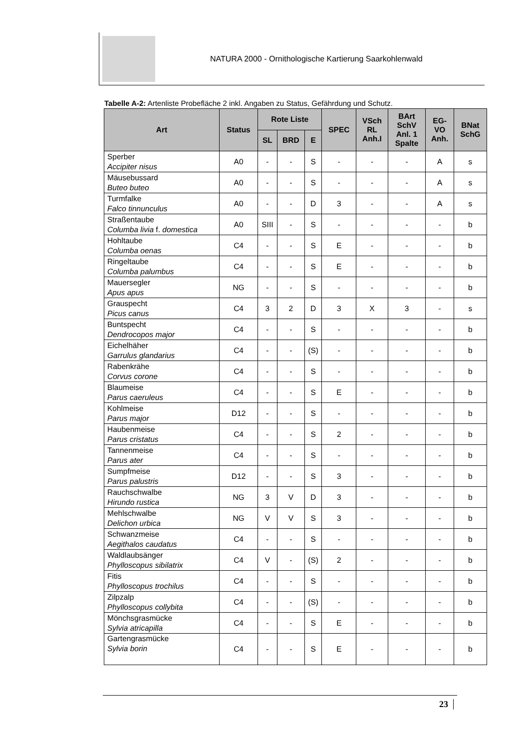NATURA 2000 - Ornithologische Kartierung Saarkohlenwald
Tabelle A-2: Artenliste Probefläche 2 inkl. Angaben zu Status, Gefährdung und Schutz.
| Art | Status | Rote Liste | | | SPEC | VSch RL Anh.I | BArt SchV Anl. 1 Spalte | EG- VO Anh. | BNat SchG |
| --- | --- | --- | --- | --- | --- | --- | --- | --- | --- |
| | | SL | BRD | E | | | | | |
| Sperber Accipiter nisus | A0 | - | - | S | - | - | - | A | s |
| Mäusebussard Buteo buteo | A0 | - | - | S | - | - | - | A | s |
| Turmfalke Falco tinnunculus | A0 | - | - | D | 3 | - | - | A | s |
| Straßentaube Columba livia f. domestica | A0 | SIII | - | S | - | - | - | - | b |
| Hohltaube Columba oenas | C4 | - | - | S | E | - | - | - | b |
| Ringeltaube Columba palumbus | C4 | - | - | S | E | - | - | - | b |
| Mauersegler Apus apus | NG | - | - | S | - | - | - | - | b |
| Grauspecht Picus canus | C4 | 3 | 2 | D | 3 | X | 3 | - | s |
| Buntspecht Dendrocopos major | C4 | - | - | S | - | - | - | - | b |
| Eichelhäher Garrulus glandarius | C4 | - | - | (S) | - | - | - | - | b |
| Rabenkrähe Corvus corone | C4 | - | - | S | - | - | - | - | b |
| Blaumeise Parus caeruleus | C4 | - | - | S | E | - | - | - | b |
| Kohlmeise Parus major | D12 | - | - | S | - | - | - | - | b |
| Haubenmeise Parus cristatus | C4 | - | - | S | 2 | - | - | - | b |
| Tannenmeise Parus ater | C4 | - | - | S | - | - | - | - | b |
| Sumpfmeise Parus palustris | D12 | - | - | S | 3 | - | - | - | b |
| Rauchschwalbe Hirundo rustica | NG | 3 | V | D | 3 | - | - | - | b |
| Mehlschwalbe Delichon urbica | NG | V | V | S | 3 | - | - | - | b |
| Schwanzmeise Aegithalos caudatus | C4 | - | - | S | - | - | - | - | b |
| Waldlaubsänger Phylloscopus sibilatrix | C4 | V | - | (S) | 2 | - | - | - | b |
| Fitis Phylloscopus trochilus | C4 | - | - | S | - | - | - | - | b |
| Zilpzalp Phylloscopus collybita | C4 | - | - | (S) | - | - | - | - | b |
| Mönchsgrasmücke Sylvia atricapilla | C4 | - | - | S | E | - | - | - | b |
| Gartengrasmücke Sylvia borin | C4 | - | - | S | E | - | - | - | b |
23